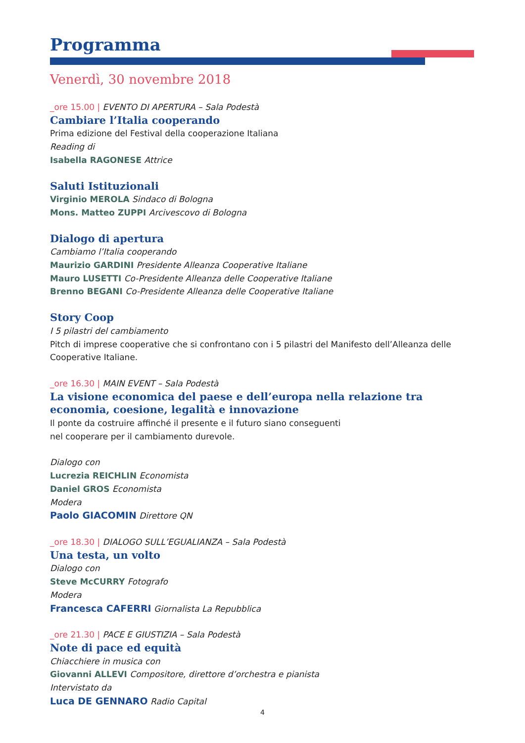Programma
Venerdì, 30 novembre 2018
_ore 15.00 | EVENTO DI APERTURA – Sala Podestà
Cambiare l’Italia cooperando
Prima edizione del Festival della cooperazione Italiana
Reading di
Isabella RAGONESE Attrice
Saluti Istituzionali
Virginio MEROLA Sindaco di Bologna
Mons. Matteo ZUPPI Arcivescovo di Bologna
Dialogo di apertura
Cambiamo l’Italia cooperando
Maurizio GARDINI Presidente Alleanza Cooperative Italiane
Mauro LUSETTI Co-Presidente Alleanza delle Cooperative Italiane
Brenno BEGANI Co-Presidente Alleanza delle Cooperative Italiane
Story Coop
I 5 pilastri del cambiamento
Pitch di imprese cooperative che si confrontano con i 5 pilastri del Manifesto dell’Alleanza delle Cooperative Italiane.
_ore 16.30 | MAIN EVENT – Sala Podestà
La visione economica del paese e dell’europa nella relazione tra economia, coesione, legalità e innovazione
Il ponte da costruire affinché il presente e il futuro siano conseguenti
nel cooperare per il cambiamento durevole.
Dialogo con
Lucrezia REICHLIN Economista
Daniel GROS Economista
Modera
Paolo GIACOMIN Direttore QN
_ore 18.30 | DIALOGO SULL’EGUALIANZA – Sala Podestà
Una testa, un volto
Dialogo con
Steve McCURRY Fotografo
Modera
Francesca CAFERRI Giornalista La Repubblica
_ore 21.30 | PACE E GIUSTIZIA – Sala Podestà
Note di pace ed equità
Chiacchiere in musica con
Giovanni ALLEVI Compositore, direttore d’orchestra e pianista
Intervistato da
Luca DE GENNARO Radio Capital
4